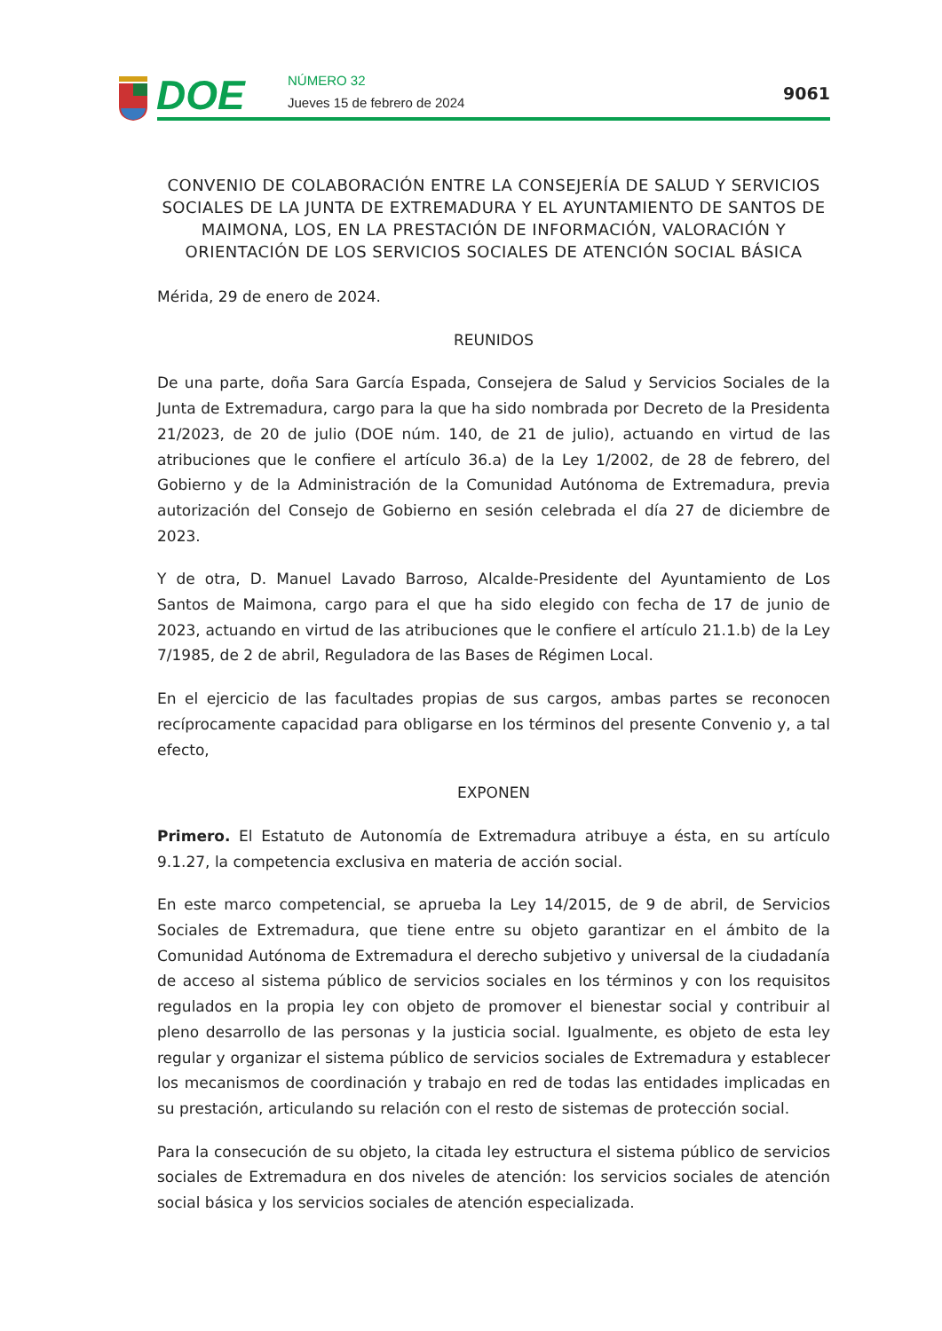DOE
NÚMERO 32
Jueves 15 de febrero de 2024
9061
CONVENIO DE COLABORACIÓN ENTRE LA CONSEJERÍA DE SALUD Y SERVICIOS SOCIALES DE LA JUNTA DE EXTREMADURA Y EL AYUNTAMIENTO DE SANTOS DE MAIMONA, LOS, EN LA PRESTACIÓN DE INFORMACIÓN, VALORACIÓN Y ORIENTACIÓN DE LOS SERVICIOS SOCIALES DE ATENCIÓN SOCIAL BÁSICA
Mérida, 29 de enero de 2024.
REUNIDOS
De una parte, doña Sara García Espada, Consejera de Salud y Servicios Sociales de la Junta de Extremadura, cargo para la que ha sido nombrada por Decreto de la Presidenta 21/2023, de 20 de julio (DOE núm. 140, de 21 de julio), actuando en virtud de las atribuciones que le confiere el artículo 36.a) de la Ley 1/2002, de 28 de febrero, del Gobierno y de la Administración de la Comunidad Autónoma de Extremadura, previa autorización del Consejo de Gobierno en sesión celebrada el día 27 de diciembre de 2023.
Y de otra, D. Manuel Lavado Barroso, Alcalde-Presidente del Ayuntamiento de Los Santos de Maimona, cargo para el que ha sido elegido con fecha de 17 de junio de 2023, actuando en virtud de las atribuciones que le confiere el artículo 21.1.b) de la Ley 7/1985, de 2 de abril, Reguladora de las Bases de Régimen Local.
En el ejercicio de las facultades propias de sus cargos, ambas partes se reconocen recíprocamente capacidad para obligarse en los términos del presente Convenio y, a tal efecto,
EXPONEN
Primero. El Estatuto de Autonomía de Extremadura atribuye a ésta, en su artículo 9.1.27, la competencia exclusiva en materia de acción social.
En este marco competencial, se aprueba la Ley 14/2015, de 9 de abril, de Servicios Sociales de Extremadura, que tiene entre su objeto garantizar en el ámbito de la Comunidad Autónoma de Extremadura el derecho subjetivo y universal de la ciudadanía de acceso al sistema público de servicios sociales en los términos y con los requisitos regulados en la propia ley con objeto de promover el bienestar social y contribuir al pleno desarrollo de las personas y la justicia social. Igualmente, es objeto de esta ley regular y organizar el sistema público de servicios sociales de Extremadura y establecer los mecanismos de coordinación y trabajo en red de todas las entidades implicadas en su prestación, articulando su relación con el resto de sistemas de protección social.
Para la consecución de su objeto, la citada ley estructura el sistema público de servicios sociales de Extremadura en dos niveles de atención: los servicios sociales de atención social básica y los servicios sociales de atención especializada.